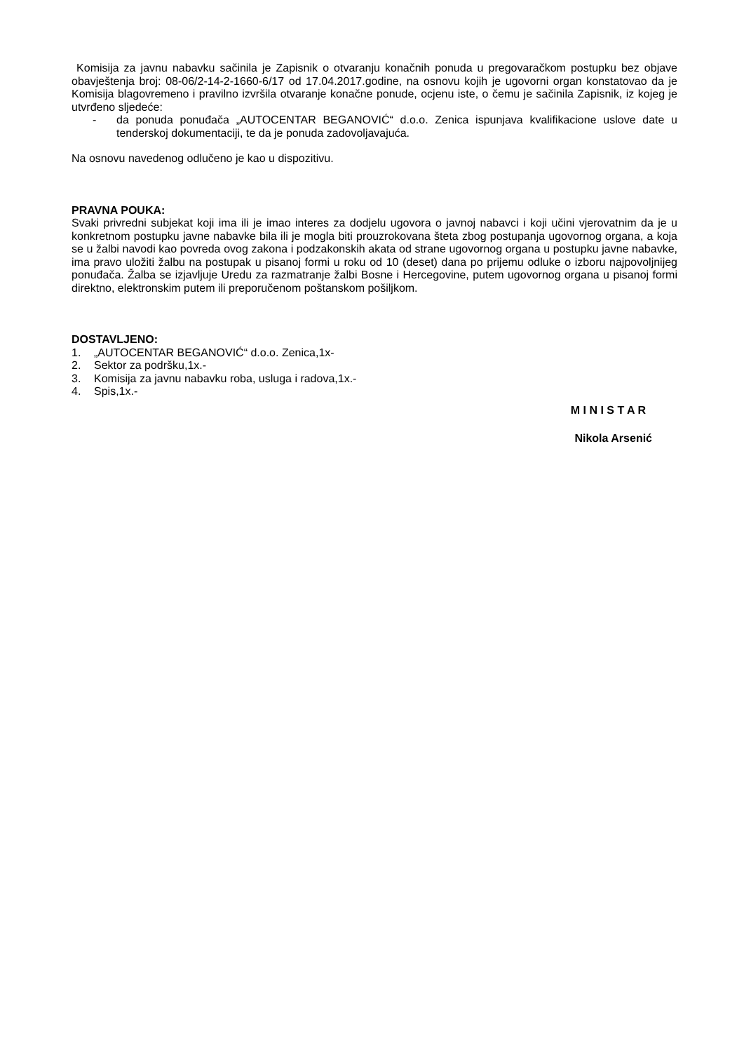Komisija za javnu nabavku sačinila je Zapisnik o otvaranju konačnih ponuda u pregovaračkom postupku bez objave obavještenja broj: 08-06/2-14-2-1660-6/17 od 17.04.2017.godine, na osnovu kojih je ugovorni organ konstatovao da je Komisija blagovremeno i pravilno izvršila otvaranje konačne ponude, ocjenu iste, o čemu je sačinila Zapisnik, iz kojeg je utvrđeno sljedeće:
- da ponuda ponuđača „AUTOCENTAR BEGANOVIĆ“ d.o.o. Zenica ispunjava kvalifikacione uslove date u tenderskoj dokumentaciji, te da je ponuda zadovoljavajuća.
Na osnovu navedenog odlučeno je kao u dispozitivu.
PRAVNA POUKA:
Svaki privredni subjekat koji ima ili je imao interes za dodjelu ugovora o javnoj nabavci i koji učini vjerovatnim da je u konkretnom postupku javne nabavke bila ili je mogla biti prouzrokovana šteta zbog postupanja ugovornog organa, a koja se u žalbi navodi kao povreda ovog zakona i podzakonskih akata od strane ugovornog organa u postupku javne nabavke, ima pravo uložiti žalbu na postupak u pisanoj formi u roku od 10 (deset) dana po prijemu odluke o izboru najpovoljnijeg ponuđača. Žalba se izjavljuje Uredu za razmatranje žalbi Bosne i Hercegovine, putem ugovornog organa u pisanoj formi direktno, elektronskim putem ili preporučenom poštanskom pošiljkom.
DOSTAVLJENO:
1. „AUTOCENTAR BEGANOVIĆ“ d.o.o. Zenica,1x-
2. Sektor za podršku,1x.-
3. Komisija za javnu nabavku roba, usluga i radova,1x.-
4. Spis,1x.-
M I N I S T A R
Nikola Arsenić